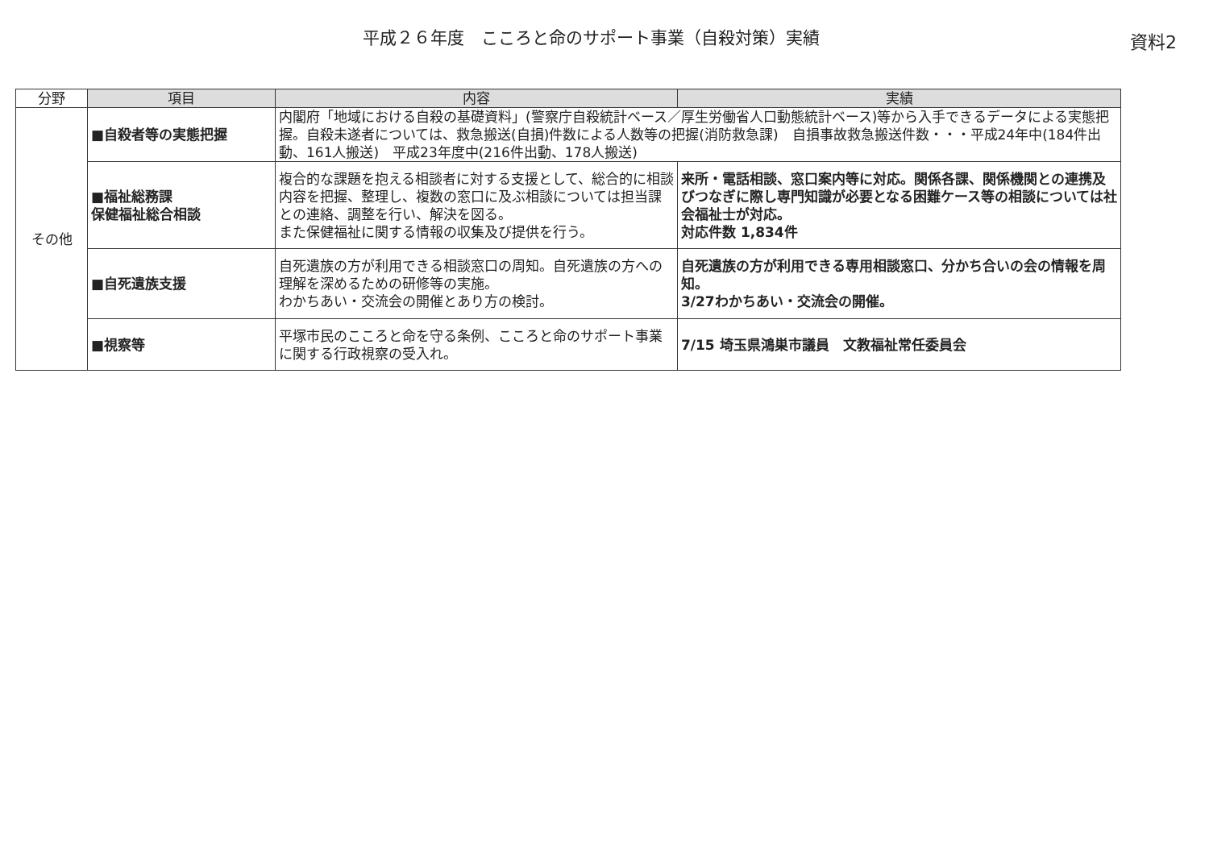平成２６年度　こころと命のサポート事業（自殺対策）実績
資料2
| 分野 | 項目 | 内容 | 実績 |
| --- | --- | --- | --- |
| その他 | ■自殺者等の実態把握 | 内閣府「地域における自殺の基礎資料」(警察庁自殺統計ベース／厚生労働省人口動態統計ベース)等から入手できるデータによる実態把握。自殺未遂者については、救急搬送(自損)件数による人数等の把握(消防救急課) 自損事故救急搬送件数・・・平成24年中(184件出動、161人搬送) 平成23年度中(216件出動、178人搬送) | |
| | ■福祉総務課 保健福祉総合相談 | 複合的な課題を抱える相談者に対する支援として、総合的に相談内容を把握、整理し、複数の窓口に及ぶ相談については担当課との連絡、調整を行い、解決を図る。 また保健福祉に関する情報の収集及び提供を行う。 | 来所・電話相談、窓口案内等に対応。関係各課、関係機関との連携及びつなぎに際し専門知識が必要となる困難ケース等の相談については社会福祉士が対応。 対応件数 1,834件 |
| | ■自死遺族支援 | 自死遺族の方が利用できる相談窓口の周知。自死遺族の方への理解を深めるための研修等の実施。 わかちあい・交流会の開催とあり方の検討。 | 自死遺族の方が利用できる専用相談窓口、分かち合いの会の情報を周知。 3/27わかちあい・交流会の開催。 |
| | ■視察等 | 平塚市民のこころと命を守る条例、こころと命のサポート事業に関する行政視察の受入れ。 | 7/15 埼玉県鴻巣市議員 文教福祉常任委員会 |